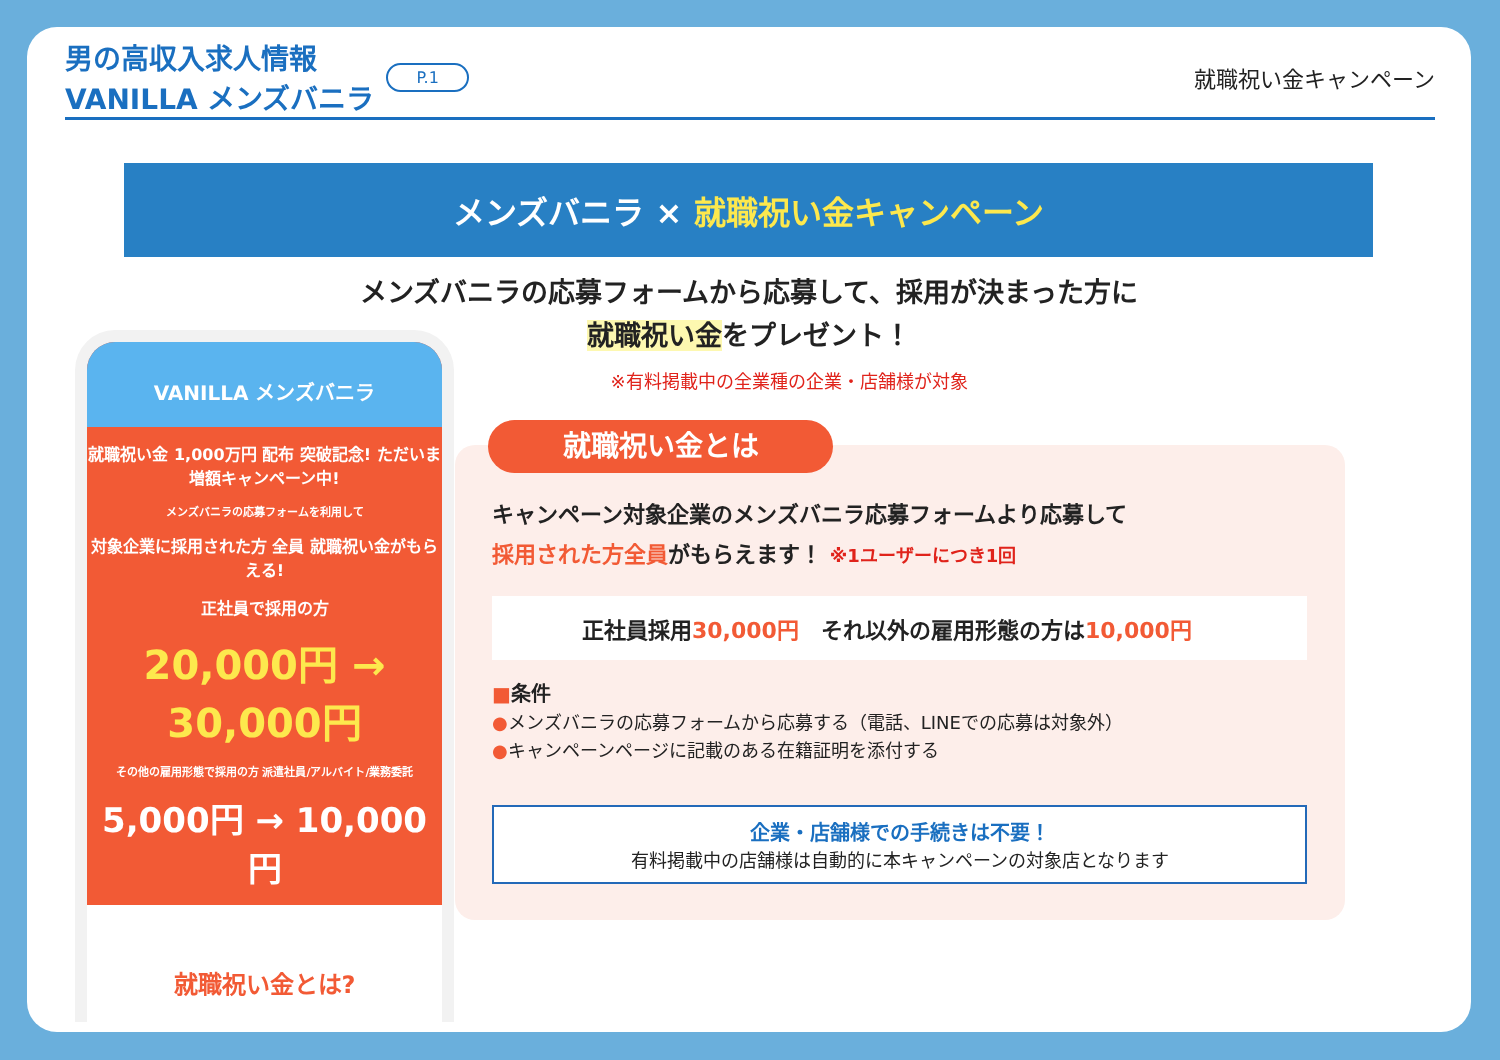男の高収入求人情報
VANILLA メンズバニラ
P.1
就職祝い金キャンペーン
メンズバニラ × 就職祝い金キャンペーン
メンズバニラの応募フォームから応募して、採用が決まった方に
就職祝い金をプレゼント！
※有料掲載中の全業種の企業・店舗様が対象
VANILLA メンズバニラ
就職祝い金 1,000万円 配布 突破記念! ただいま増額キャンペーン中!
メンズバニラの応募フォームを利用して
対象企業に採用された方 全員 就職祝い金がもらえる!
正社員で採用の方
20,000円 → 30,000円
その他の雇用形態で採用の方 派遣社員/アルバイト/業務委託
5,000円 → 10,000円
就職祝い金とは?
就職祝い金とは
キャンペーン対象企業のメンズバニラ応募フォームより応募して
採用された方全員がもらえます！ ※1ユーザーにつき1回
正社員採用30,000円　それ以外の雇用形態の方は10,000円
■条件
●メンズバニラの応募フォームから応募する（電話、LINEでの応募は対象外）
●キャンペーンページに記載のある在籍証明を添付する
企業・店舗様での手続きは不要！
有料掲載中の店舗様は自動的に本キャンペーンの対象店となります